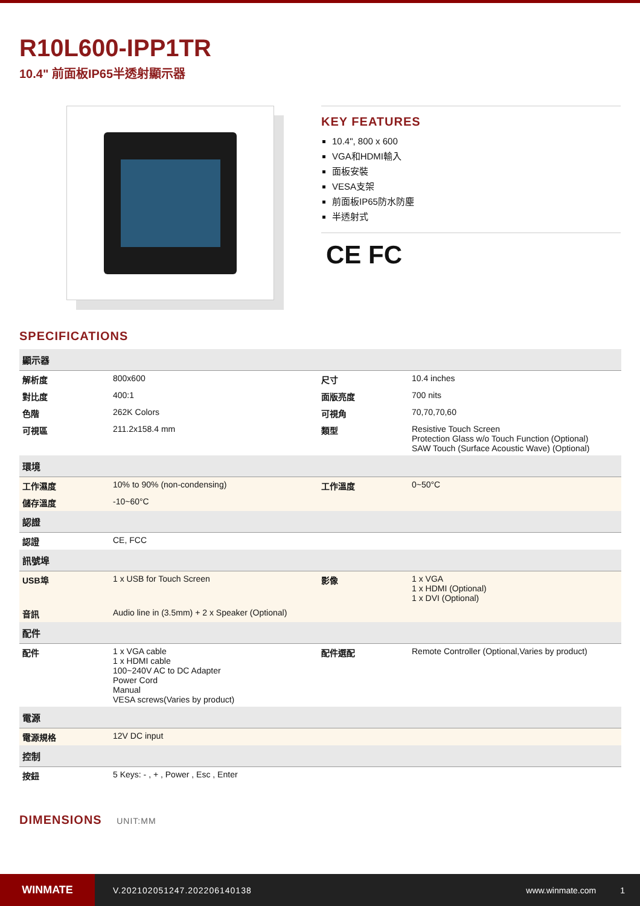R10L600-IPP1TR
10.4" 前面板IP65半透射顯示器
KEY FEATURES
10.4", 800 x 600
VGA和HDMI輸入
面板安裝
VESA支架
前面板IP65防水防塵
半透射式
CE FC
SPECIFICATIONS
| 顯示器 | | | |
| 解析度 | 800x600 | 尺寸 | 10.4 inches |
| 對比度 | 400:1 | 面版亮度 | 700 nits |
| 色階 | 262K Colors | 可視角 | 70,70,70,60 |
| 可視區 | 211.2x158.4 mm | 類型 | Resistive Touch Screen Protection Glass w/o Touch Function (Optional) SAW Touch (Surface Acoustic Wave) (Optional) |
| 環境 | | | |
| 工作濕度 | 10% to 90% (non-condensing) | 工作溫度 | 0~50°C |
| 儲存溫度 | -10~60°C | | |
| 認證 | | | |
| 認證 | CE, FCC | | |
| 訊號埠 | | | |
| USB埠 | 1 x USB for Touch Screen | 影像 | 1 x VGA 1 x HDMI (Optional) 1 x DVI (Optional) |
| 音訊 | Audio line in (3.5mm) + 2 x Speaker (Optional) | | |
| 配件 | | | |
| 配件 | 1 x VGA cable 1 x HDMI cable 100~240V AC to DC Adapter Power Cord Manual VESA screws(Varies by product) | 配件選配 | Remote Controller (Optional,Varies by product) |
| 電源 | | | |
| 電源規格 | 12V DC input | | |
| 控制 | | | |
| 按鈕 | 5 Keys: - , + , Power , Esc , Enter | | |
DIMENSIONS UNIT:MM
WINMATE
V.202102051247.202206140138 www.winmate.com 1